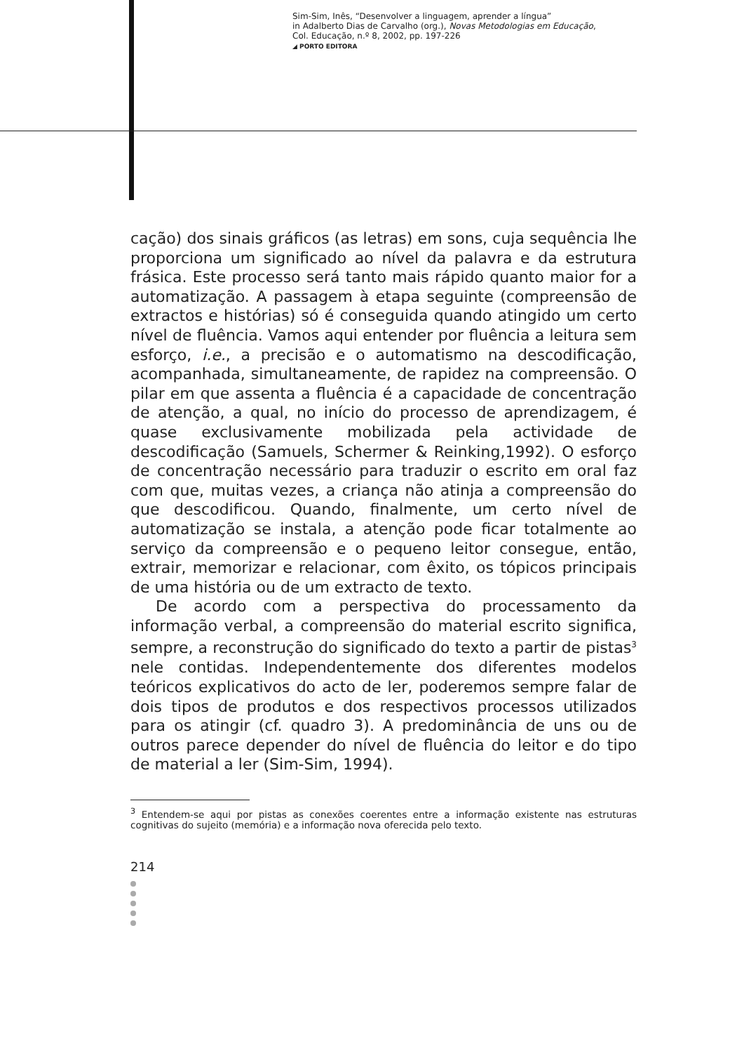Sim-Sim, Inês, “Desenvolver a linguagem, aprender a língua”
in Adalberto Dias de Carvalho (org.), Novas Metodologias em Educação,
Col. Educação, n.º 8, 2002, pp. 197-226
◢ PORTO EDITORA
cação) dos sinais gráficos (as letras) em sons, cuja sequência lhe proporciona um significado ao nível da palavra e da estrutura frásica. Este processo será tanto mais rápido quanto maior for a automatização. A passagem à etapa seguinte (compreensão de extractos e histórias) só é conseguida quando atingido um certo nível de fluência. Vamos aqui entender por fluência a leitura sem esforço, i.e., a precisão e o automatismo na descodificação, acompanhada, simultaneamente, de rapidez na compreensão. O pilar em que assenta a fluência é a capacidade de concentração de atenção, a qual, no início do processo de aprendizagem, é quase exclusivamente mobilizada pela actividade de descodificação (Samuels, Schermer & Reinking,1992). O esforço de concentração necessário para traduzir o escrito em oral faz com que, muitas vezes, a criança não atinja a compreensão do que descodificou. Quando, finalmente, um certo nível de automatização se instala, a atenção pode ficar totalmente ao serviço da compreensão e o pequeno leitor consegue, então, extrair, memorizar e relacionar, com êxito, os tópicos principais de uma história ou de um extracto de texto.
De acordo com a perspectiva do processamento da informação verbal, a compreensão do material escrito significa, sempre, a reconstrução do significado do texto a partir de pistas<sup>3</sup> nele contidas. Independentemente dos diferentes modelos teóricos explicativos do acto de ler, poderemos sempre falar de dois tipos de produtos e dos respectivos processos utilizados para os atingir (cf. quadro 3). A predominância de uns ou de outros parece depender do nível de fluência do leitor e do tipo de material a ler (Sim-Sim, 1994).
<sup>3</sup> Entendem-se aqui por pistas as conexões coerentes entre a informação existente nas estruturas cognitivas do sujeito (memória) e a informação nova oferecida pelo texto.
214